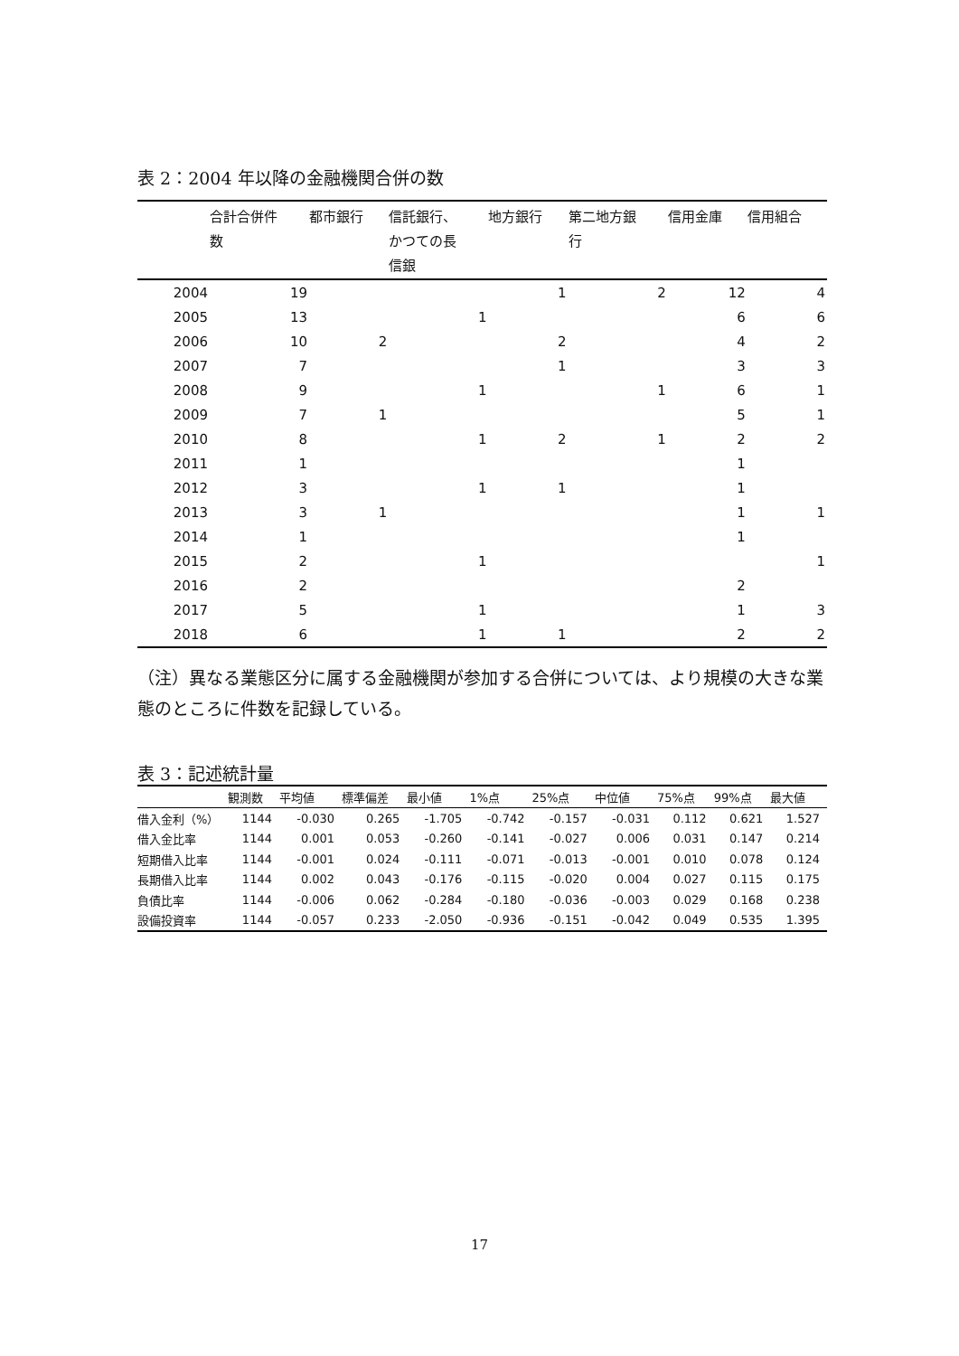表 2：2004 年以降の金融機関合併の数
| | 合計合併件 数 | 都市銀行 | 信託銀行、 かつての長 信銀 | 地方銀行 | 第二地方銀 行 | 信用金庫 | 信用組合 |
| --- | --- | --- | --- | --- | --- | --- | --- |
| 2004 | 19 | | | 1 | 2 | 12 | 4 |
| 2005 | 13 | | 1 | | | 6 | 6 |
| 2006 | 10 | 2 | | 2 | | 4 | 2 |
| 2007 | 7 | | | 1 | | 3 | 3 |
| 2008 | 9 | | 1 | | 1 | 6 | 1 |
| 2009 | 7 | 1 | | | | 5 | 1 |
| 2010 | 8 | | 1 | 2 | 1 | 2 | 2 |
| 2011 | 1 | | | | | 1 | |
| 2012 | 3 | | 1 | 1 | | 1 | |
| 2013 | 3 | 1 | | | | 1 | 1 |
| 2014 | 1 | | | | | 1 | |
| 2015 | 2 | | 1 | | | | 1 |
| 2016 | 2 | | | | | 2 | |
| 2017 | 5 | | 1 | | | 1 | 3 |
| 2018 | 6 | | 1 | 1 | | 2 | 2 |
（注）異なる業態区分に属する金融機関が参加する合併については、より規模の大きな業態のところに件数を記録している。
表 3：記述統計量
| | 観測数 | 平均値 | 標準偏差 | 最小値 | 1%点 | 25%点 | 中位値 | 75%点 | 99%点 | 最大値 |
| --- | --- | --- | --- | --- | --- | --- | --- | --- | --- | --- |
| 借入金利（%） | 1144 | -0.030 | 0.265 | -1.705 | -0.742 | -0.157 | -0.031 | 0.112 | 0.621 | 1.527 |
| 借入金比率 | 1144 | 0.001 | 0.053 | -0.260 | -0.141 | -0.027 | 0.006 | 0.031 | 0.147 | 0.214 |
| 短期借入比率 | 1144 | -0.001 | 0.024 | -0.111 | -0.071 | -0.013 | -0.001 | 0.010 | 0.078 | 0.124 |
| 長期借入比率 | 1144 | 0.002 | 0.043 | -0.176 | -0.115 | -0.020 | 0.004 | 0.027 | 0.115 | 0.175 |
| 負債比率 | 1144 | -0.006 | 0.062 | -0.284 | -0.180 | -0.036 | -0.003 | 0.029 | 0.168 | 0.238 |
| 設備投資率 | 1144 | -0.057 | 0.233 | -2.050 | -0.936 | -0.151 | -0.042 | 0.049 | 0.535 | 1.395 |
17